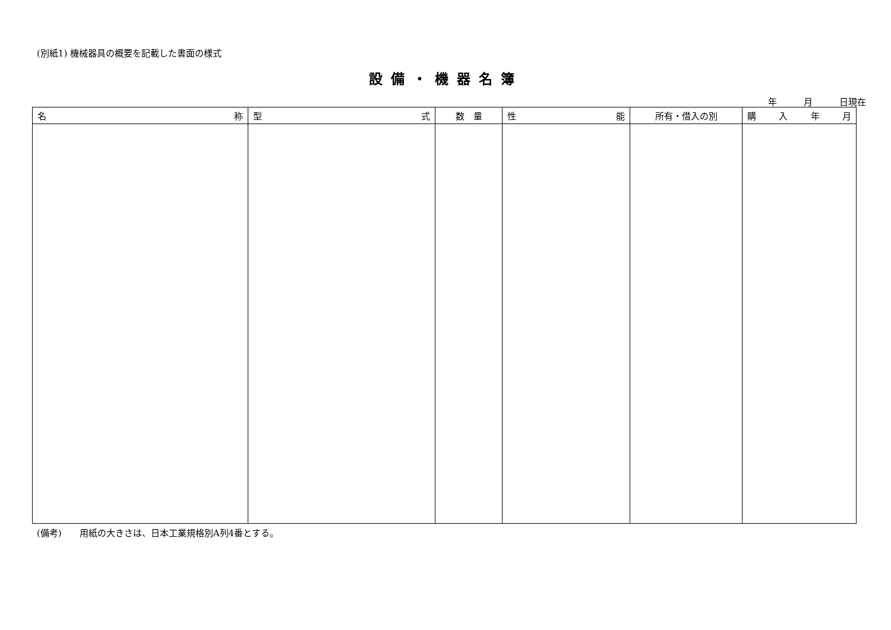(別紙1) 機械器具の概要を記載した書面の様式
設備・機器名簿
年　　　月　　　日現在
| 名 称 | 型 式 | 数 量 | 性 能 | 所有・借入の別 | 購 入 年 月 |
| --- | --- | --- | --- | --- | --- |
(備考)　　用紙の大きさは、日本工業規格別A列4番とする。